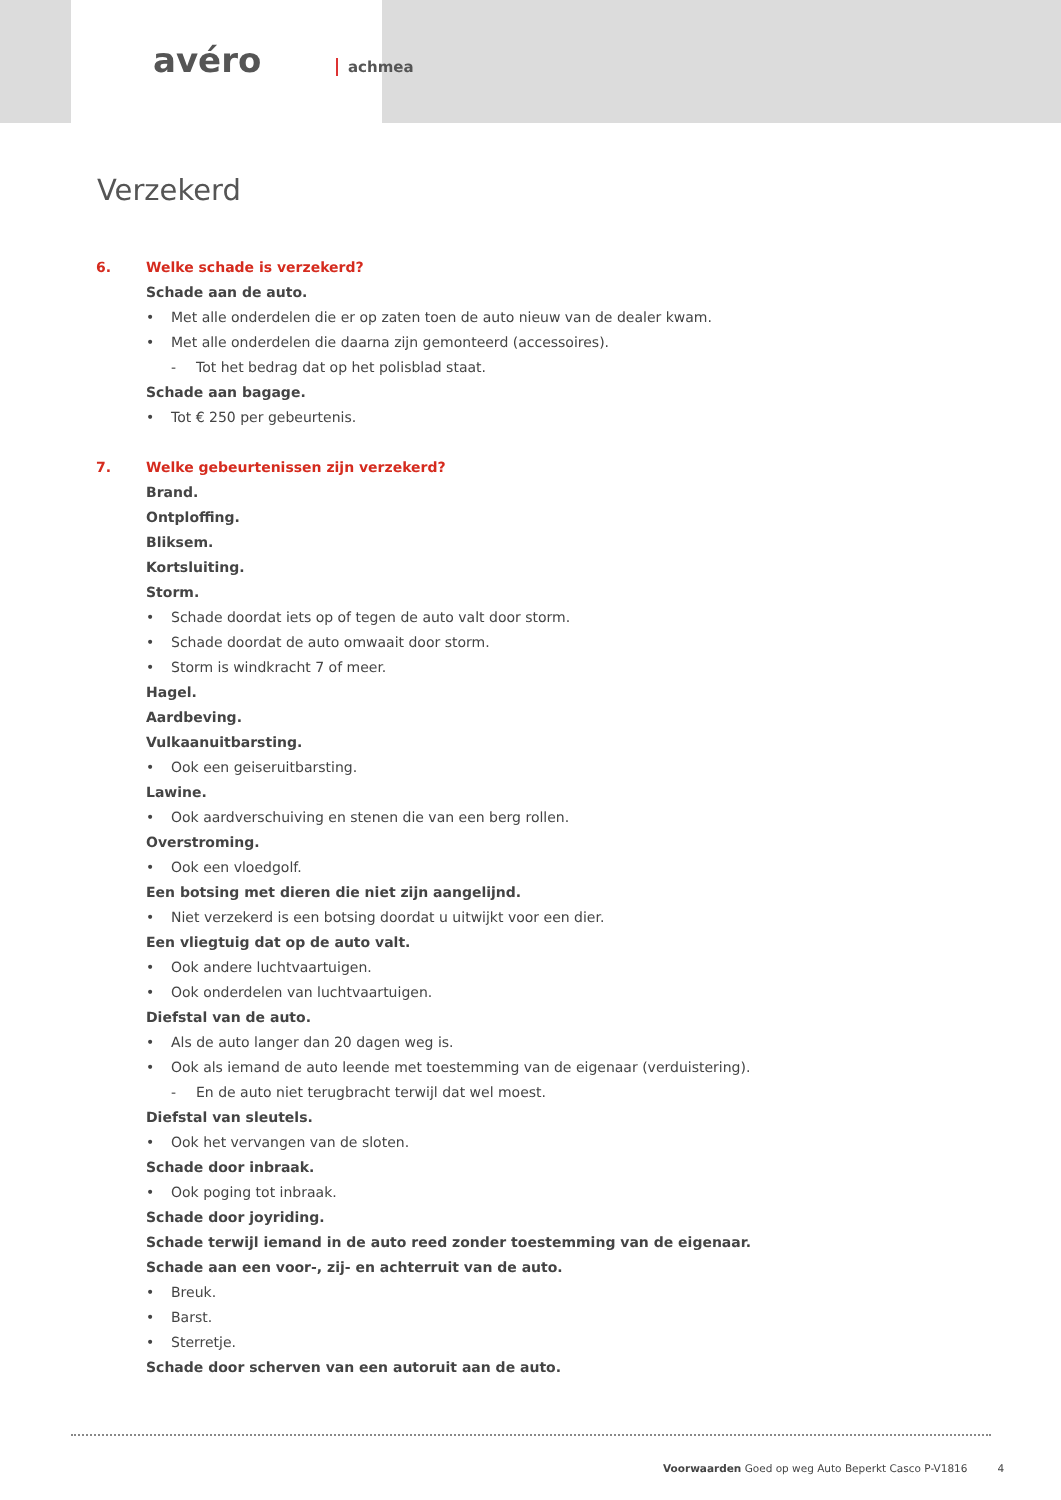avéro achmea
Verzekerd
6. Welke schade is verzekerd?
Schade aan de auto.
• Met alle onderdelen die er op zaten toen de auto nieuw van de dealer kwam.
• Met alle onderdelen die daarna zijn gemonteerd (accessoires).
- Tot het bedrag dat op het polisblad staat.
Schade aan bagage.
• Tot € 250 per gebeurtenis.
7. Welke gebeurtenissen zijn verzekerd?
Brand.
Ontploffing.
Bliksem.
Kortsluiting.
Storm.
• Schade doordat iets op of tegen de auto valt door storm.
• Schade doordat de auto omwaait door storm.
• Storm is windkracht 7 of meer.
Hagel.
Aardbeving.
Vulkaanuitbarsting.
• Ook een geiseruitbarsting.
Lawine.
• Ook aardverschuiving en stenen die van een berg rollen.
Overstroming.
• Ook een vloedgolf.
Een botsing met dieren die niet zijn aangelijnd.
• Niet verzekerd is een botsing doordat u uitwijkt voor een dier.
Een vliegtuig dat op de auto valt.
• Ook andere luchtvaartuigen.
• Ook onderdelen van luchtvaartuigen.
Diefstal van de auto.
• Als de auto langer dan 20 dagen weg is.
• Ook als iemand de auto leende met toestemming van de eigenaar (verduistering).
- En de auto niet terugbracht terwijl dat wel moest.
Diefstal van sleutels.
• Ook het vervangen van de sloten.
Schade door inbraak.
• Ook poging tot inbraak.
Schade door joyriding.
Schade terwijl iemand in de auto reed zonder toestemming van de eigenaar.
Schade aan een voor-, zij- en achterruit van de auto.
• Breuk.
• Barst.
• Sterretje.
Schade door scherven van een autoruit aan de auto.
Voorwaarden Goed op weg Auto Beperkt Casco P-V1816 4